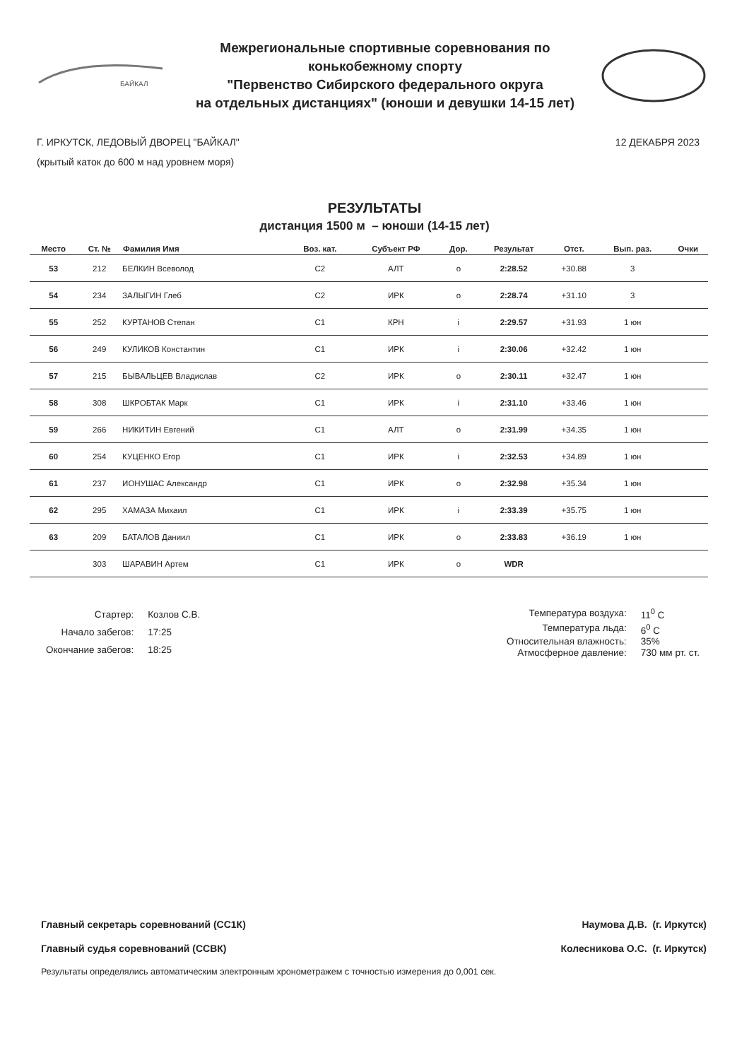БАЙКАЛ
Межрегиональные спортивные соревнования по
конькобежному спорту
"Первенство Сибирского федерального округа
на отдельных дистанциях" (юноши и девушки 14-15 лет)
Г. ИРКУТСК, ЛЕДОВЫЙ ДВОРЕЦ "БАЙКАЛ"
(крытый каток до 600 м над уровнем моря)
12 ДЕКАБРЯ 2023
РЕЗУЛЬТАТЫ
дистанция 1500 м – юноши (14-15 лет)
| Место | Ст. № | Фамилия Имя | Воз. кат. | Субъект РФ | Дор. | Результат | Отст. | Вып. раз. | Очки |
| --- | --- | --- | --- | --- | --- | --- | --- | --- | --- |
| 53 | 212 | БЕЛКИН Всеволод | С2 | АЛТ | o | 2:28.52 | +30.88 | 3 | |
| 54 | 234 | ЗАЛЫГИН Глеб | С2 | ИРК | o | 2:28.74 | +31.10 | 3 | |
| 55 | 252 | КУРТАНОВ Степан | С1 | КРН | i | 2:29.57 | +31.93 | 1 юн | |
| 56 | 249 | КУЛИКОВ Константин | С1 | ИРК | i | 2:30.06 | +32.42 | 1 юн | |
| 57 | 215 | БЫВАЛЬЦЕВ Владислав | С2 | ИРК | o | 2:30.11 | +32.47 | 1 юн | |
| 58 | 308 | ШКРОБТАК Марк | С1 | ИРК | i | 2:31.10 | +33.46 | 1 юн | |
| 59 | 266 | НИКИТИН Евгений | С1 | АЛТ | o | 2:31.99 | +34.35 | 1 юн | |
| 60 | 254 | КУЦЕНКО Егор | С1 | ИРК | i | 2:32.53 | +34.89 | 1 юн | |
| 61 | 237 | ИОНУШАС Александр | С1 | ИРК | o | 2:32.98 | +35.34 | 1 юн | |
| 62 | 295 | ХАМАЗА Михаил | С1 | ИРК | i | 2:33.39 | +35.75 | 1 юн | |
| 63 | 209 | БАТАЛОВ Даниил | С1 | ИРК | o | 2:33.83 | +36.19 | 1 юн | |
| | 303 | ШАРАВИН Артем | С1 | ИРК | o | WDR | | | |
| Стартер: | Козлов С.В. |
| Начало забегов: | 17:25 |
| Окончание забегов: | 18:25 |
| Температура воздуха: | 11<sup>0</sup> С |
| Температура льда: | 6<sup>0</sup> С |
| Относительная влажность: | 35% |
| Атмосферное давление: | 730 мм рт. ст. |
Главный секретарь соревнований (СС1К) Наумова Д.В. (г. Иркутск)
Главный судья соревнований (ССВК) Колесникова О.С. (г. Иркутск)
Результаты определялись автоматическим электронным хронометражем с точностью измерения до 0,001 сек.